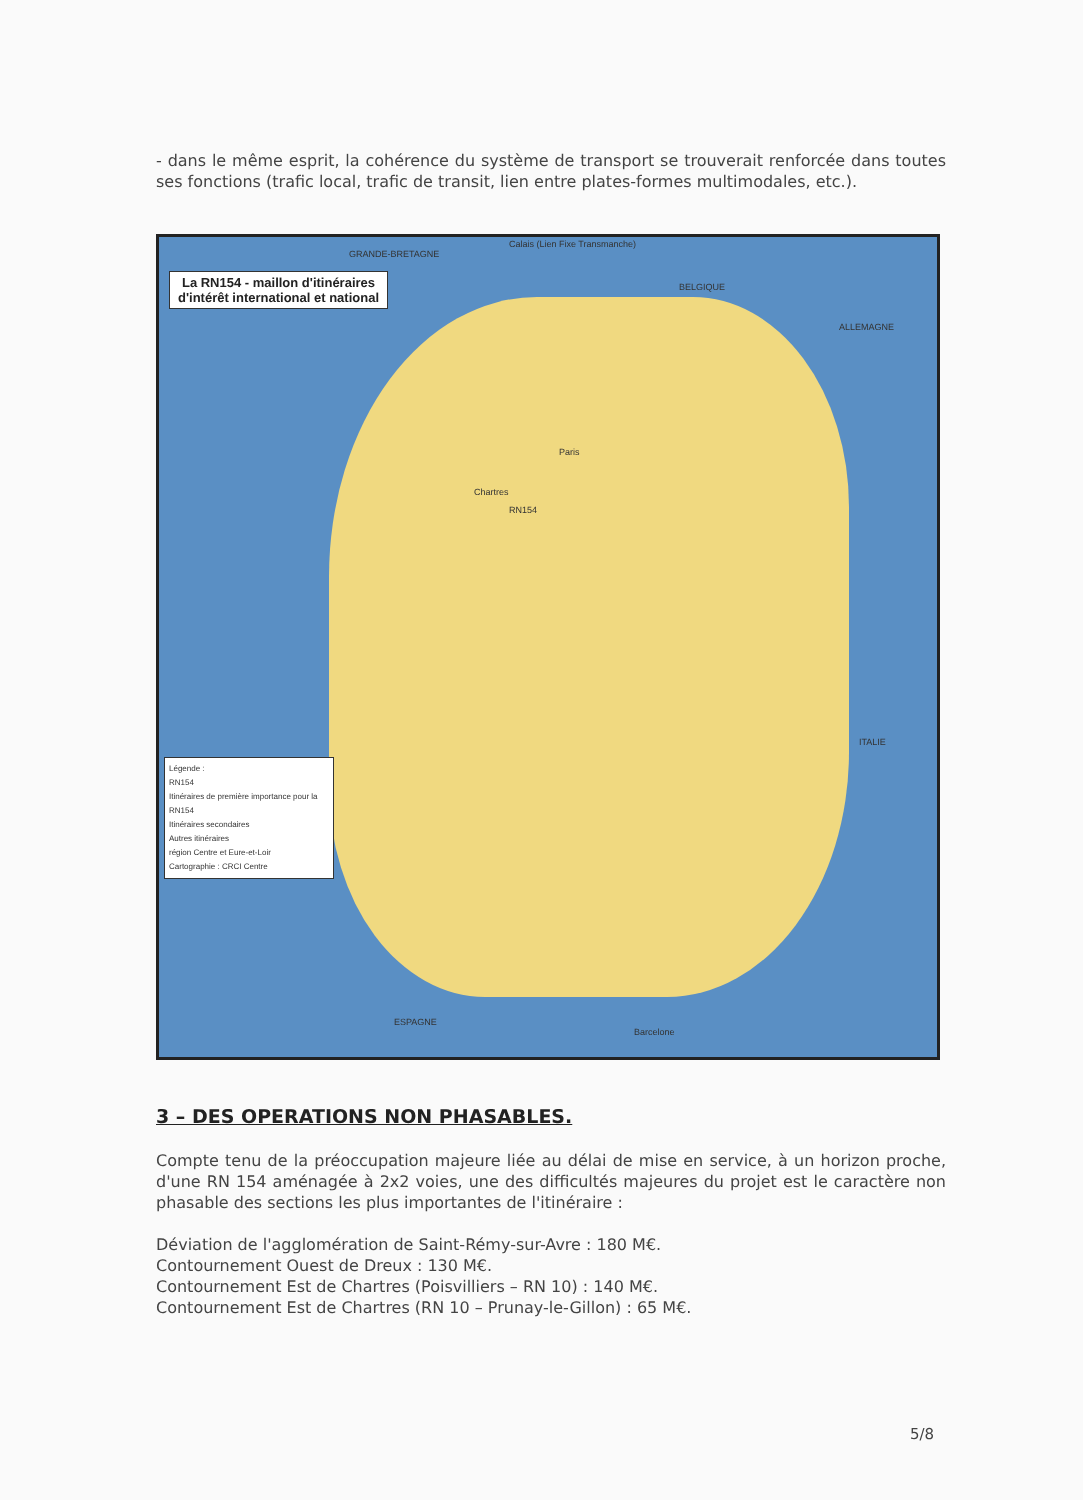- dans le même esprit, la cohérence du système de transport se trouverait renforcée dans toutes ses fonctions (trafic local, trafic de transit, lien entre plates-formes multimodales, etc.).
La RN154 - maillon d'itinéraires
d'intérêt international et national
GRANDE-BRETAGNE
Calais (Lien Fixe Transmanche)
BELGIQUE
ALLEMAGNE
Paris
Chartres
RN154
ITALIE
ESPAGNE
Barcelone
Légende :
RN154
Itinéraires de première importance pour la RN154
Itinéraires secondaires
Autres itinéraires
région Centre et Eure-et-Loir
Cartographie : CRCI Centre
3 – DES OPERATIONS NON PHASABLES.
Compte tenu de la préoccupation majeure liée au délai de mise en service, à un horizon proche, d'une RN 154 aménagée à 2x2 voies, une des difficultés majeures du projet est le caractère non phasable des sections les plus importantes de l'itinéraire :
Déviation de l'agglomération de Saint-Rémy-sur-Avre : 180 M€.
Contournement Ouest de Dreux : 130 M€.
Contournement Est de Chartres (Poisvilliers – RN 10) : 140 M€.
Contournement Est de Chartres (RN 10 – Prunay-le-Gillon) : 65 M€.
5/8